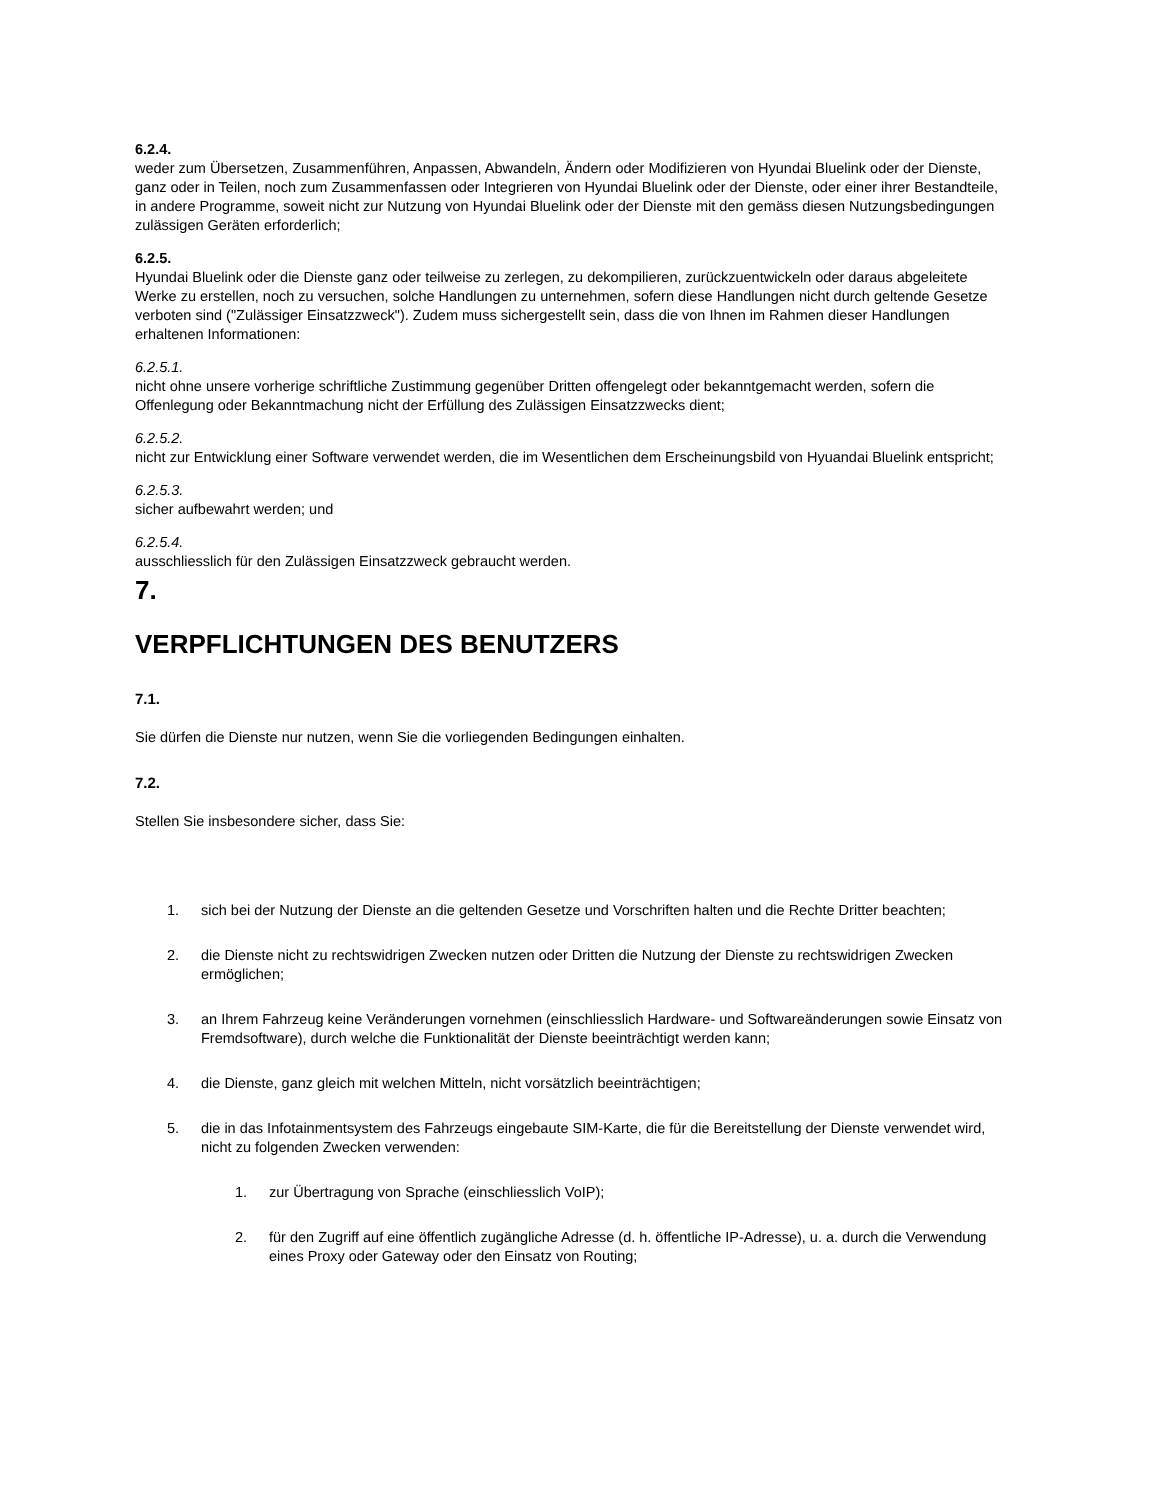6.2.4.
weder zum Übersetzen, Zusammenführen, Anpassen, Abwandeln, Ändern oder Modifizieren von Hyundai Bluelink oder der Dienste, ganz oder in Teilen, noch zum Zusammenfassen oder Integrieren von Hyundai Bluelink oder der Dienste, oder einer ihrer Bestandteile, in andere Programme, soweit nicht zur Nutzung von Hyundai Bluelink oder der Dienste mit den gemäss diesen Nutzungsbedingungen zulässigen Geräten erforderlich;
6.2.5.
Hyundai Bluelink oder die Dienste ganz oder teilweise zu zerlegen, zu dekompilieren, zurückzuentwickeln oder daraus abgeleitete Werke zu erstellen, noch zu versuchen, solche Handlungen zu unternehmen, sofern diese Handlungen nicht durch geltende Gesetze verboten sind ("Zulässiger Einsatzzweck"). Zudem muss sichergestellt sein, dass die von Ihnen im Rahmen dieser Handlungen erhaltenen Informationen:
6.2.5.1.
nicht ohne unsere vorherige schriftliche Zustimmung gegenüber Dritten offengelegt oder bekanntgemacht werden, sofern die Offenlegung oder Bekanntmachung nicht der Erfüllung des Zulässigen Einsatzzwecks dient;
6.2.5.2.
nicht zur Entwicklung einer Software verwendet werden, die im Wesentlichen dem Erscheinungsbild von Hyuandai Bluelink entspricht;
6.2.5.3.
sicher aufbewahrt werden; und
6.2.5.4.
ausschliesslich für den Zulässigen Einsatzzweck gebraucht werden.
7.
VERPFLICHTUNGEN DES BENUTZERS
7.1.
Sie dürfen die Dienste nur nutzen, wenn Sie die vorliegenden Bedingungen einhalten.
7.2.
Stellen Sie insbesondere sicher, dass Sie:
1. sich bei der Nutzung der Dienste an die geltenden Gesetze und Vorschriften halten und die Rechte Dritter beachten;
2. die Dienste nicht zu rechtswidrigen Zwecken nutzen oder Dritten die Nutzung der Dienste zu rechtswidrigen Zwecken ermöglichen;
3. an Ihrem Fahrzeug keine Veränderungen vornehmen (einschliesslich Hardware- und Softwareänderungen sowie Einsatz von Fremdsoftware), durch welche die Funktionalität der Dienste beeinträchtigt werden kann;
4. die Dienste, ganz gleich mit welchen Mitteln, nicht vorsätzlich beeinträchtigen;
5. die in das Infotainmentsystem des Fahrzeugs eingebaute SIM-Karte, die für die Bereitstellung der Dienste verwendet wird, nicht zu folgenden Zwecken verwenden:
1. zur Übertragung von Sprache (einschliesslich VoIP);
2. für den Zugriff auf eine öffentlich zugängliche Adresse (d. h. öffentliche IP-Adresse), u. a. durch die Verwendung eines Proxy oder Gateway oder den Einsatz von Routing;